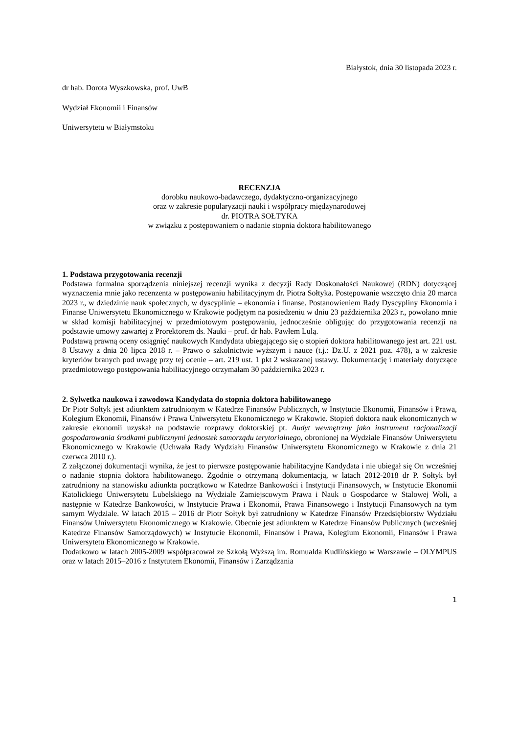Białystok, dnia 30 listopada 2023 r.
dr hab. Dorota Wyszkowska, prof. UwB
Wydział Ekonomii i Finansów
Uniwersytetu w Białymstoku
RECENZJA
dorobku naukowo-badawczego, dydaktyczno-organizacyjnego
oraz w zakresie popularyzacji nauki i współpracy międzynarodowej
dr. PIOTRA SOŁTYKA
w związku z postępowaniem o nadanie stopnia doktora habilitowanego
1. Podstawa przygotowania recenzji
Podstawa formalna sporządzenia niniejszej recenzji wynika z decyzji Rady Doskonałości Naukowej (RDN) dotyczącej wyznaczenia mnie jako recenzenta w postępowaniu habilitacyjnym dr. Piotra Sołtyka. Postępowanie wszczęto dnia 20 marca 2023 r., w dziedzinie nauk społecznych, w dyscyplinie – ekonomia i finanse. Postanowieniem Rady Dyscypliny Ekonomia i Finanse Uniwersytetu Ekonomicznego w Krakowie podjętym na posiedzeniu w dniu 23 października 2023 r., powołano mnie w skład komisji habilitacyjnej w przedmiotowym postępowaniu, jednocześnie obligując do przygotowania recenzji na podstawie umowy zawartej z Prorektorem ds. Nauki – prof. dr hab. Pawłem Lulą.
Podstawą prawną oceny osiągnięć naukowych Kandydata ubiegającego się o stopień doktora habilitowanego jest art. 221 ust. 8 Ustawy z dnia 20 lipca 2018 r. – Prawo o szkolnictwie wyższym i nauce (t.j.: Dz.U. z 2021 poz. 478), a w zakresie kryteriów branych pod uwagę przy tej ocenie – art. 219 ust. 1 pkt 2 wskazanej ustawy. Dokumentację i materiały dotyczące przedmiotowego postępowania habilitacyjnego otrzymałam 30 października 2023 r.
2. Sylwetka naukowa i zawodowa Kandydata do stopnia doktora habilitowanego
Dr Piotr Sołtyk jest adiunktem zatrudnionym w Katedrze Finansów Publicznych, w Instytucie Ekonomii, Finansów i Prawa, Kolegium Ekonomii, Finansów i Prawa Uniwersytetu Ekonomicznego w Krakowie. Stopień doktora nauk ekonomicznych w zakresie ekonomii uzyskał na podstawie rozprawy doktorskiej pt. Audyt wewnętrzny jako instrument racjonalizacji gospodarowania środkami publicznymi jednostek samorządu terytorialnego, obronionej na Wydziale Finansów Uniwersytetu Ekonomicznego w Krakowie (Uchwała Rady Wydziału Finansów Uniwersytetu Ekonomicznego w Krakowie z dnia 21 czerwca 2010 r.).
Z załączonej dokumentacji wynika, że jest to pierwsze postępowanie habilitacyjne Kandydata i nie ubiegał się On wcześniej o nadanie stopnia doktora habilitowanego. Zgodnie o otrzymaną dokumentacją, w latach 2012-2018 dr P. Sołtyk był zatrudniony na stanowisku adiunkta początkowo w Katedrze Bankowości i Instytucji Finansowych, w Instytucie Ekonomii Katolickiego Uniwersytetu Lubelskiego na Wydziale Zamiejscowym Prawa i Nauk o Gospodarce w Stalowej Woli, a następnie w Katedrze Bankowości, w Instytucie Prawa i Ekonomii, Prawa Finansowego i Instytucji Finansowych na tym samym Wydziale. W latach 2015 – 2016 dr Piotr Sołtyk był zatrudniony w Katedrze Finansów Przedsiębiorstw Wydziału Finansów Uniwersytetu Ekonomicznego w Krakowie. Obecnie jest adiunktem w Katedrze Finansów Publicznych (wcześniej Katedrze Finansów Samorządowych) w Instytucie Ekonomii, Finansów i Prawa, Kolegium Ekonomii, Finansów i Prawa Uniwersytetu Ekonomicznego w Krakowie.
Dodatkowo w latach 2005-2009 współpracował ze Szkołą Wyższą im. Romualda Kudlińskiego w Warszawie – OLYMPUS oraz w latach 2015–2016 z Instytutem Ekonomii, Finansów i Zarządzania
1